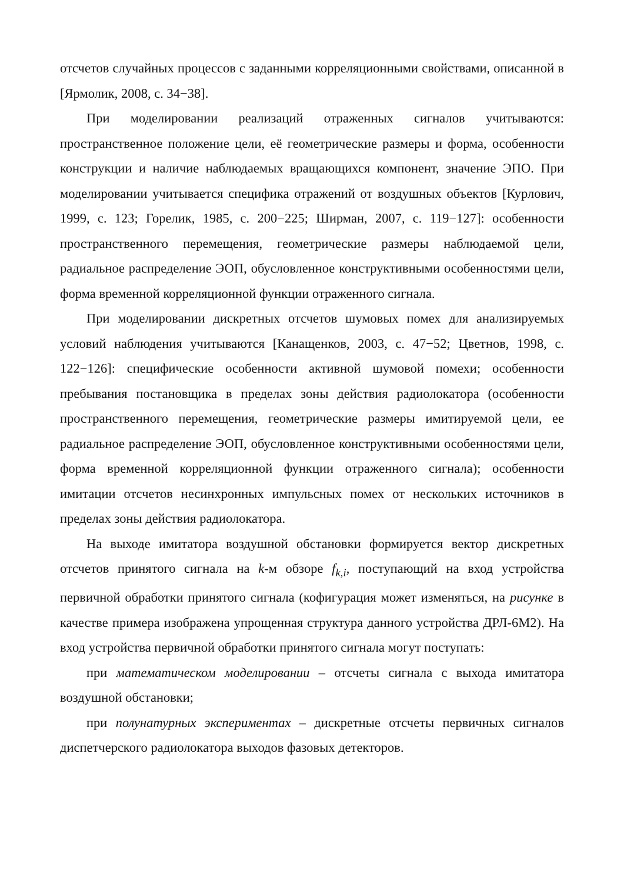отсчетов случайных процессов с заданными корреляционными свойствами, описанной в [Ярмолик, 2008, с. 34−38].
При моделировании реализаций отраженных сигналов учитываются: пространственное положение цели, её геометрические размеры и форма, особенности конструкции и наличие наблюдаемых вращающихся компонент, значение ЭПО. При моделировании учитывается специфика отражений от воздушных объектов [Курлович, 1999, с. 123; Горелик, 1985, с. 200−225; Ширман, 2007, с. 119−127]: особенности пространственного перемещения, геометрические размеры наблюдаемой цели, радиальное распределение ЭОП, обусловленное конструктивными особенностями цели, форма временной корреляционной функции отраженного сигнала.
При моделировании дискретных отсчетов шумовых помех для анализируемых условий наблюдения учитываются [Канащенков, 2003, с. 47−52; Цветнов, 1998, с. 122−126]: специфические особенности активной шумовой помехи; особенности пребывания постановщика в пределах зоны действия радиолокатора (особенности пространственного перемещения, геометрические размеры имитируемой цели, ее радиальное распределение ЭОП, обусловленное конструктивными особенностями цели, форма временной корреляционной функции отраженного сигнала); особенности имитации отсчетов несинхронных импульсных помех от нескольких источников в пределах зоны действия радиолокатора.
На выходе имитатора воздушной обстановки формируется вектор дискретных отсчетов принятого сигнала на k-м обзоре f<sub>k,i</sub>, поступающий на вход устройства первичной обработки принятого сигнала (кофигурация может изменяться, на рисунке в качестве примера изображена упрощенная структура данного устройства ДРЛ-6М2). На вход устройства первичной обработки принятого сигнала могут поступать:
при математическом моделировании – отсчеты сигнала с выхода имитатора воздушной обстановки;
при полунатурных экспериментах – дискретные отсчеты первичных сигналов диспетчерского радиолокатора выходов фазовых детекторов.